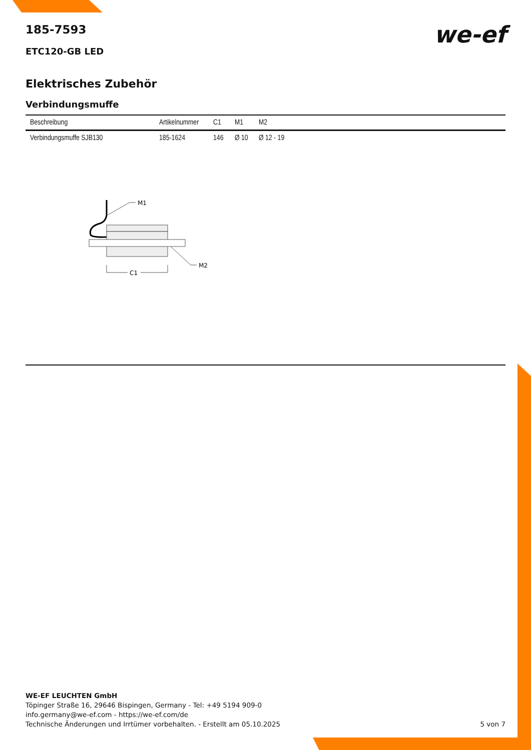we-ef
185-7593
ETC120-GB LED
Elektrisches Zubehör
Verbindungsmuffe
| Beschreibung | Artikelnummer | C1 | M1 | M2 |
| --- | --- | --- | --- | --- |
| Verbindungsmuffe SJB130 | 185-1624 | 146 | Ø 10 | Ø 12 - 19 |
M1
M2
C1
WE-EF LEUCHTEN GmbH
Töpinger Straße 16, 29646 Bispingen, Germany - Tel: +49 5194 909-0
info.germany@we-ef.com - https://we-ef.com/de
Technische Änderungen und Irrtümer vorbehalten. - Erstellt am 05.10.2025 5 von 7